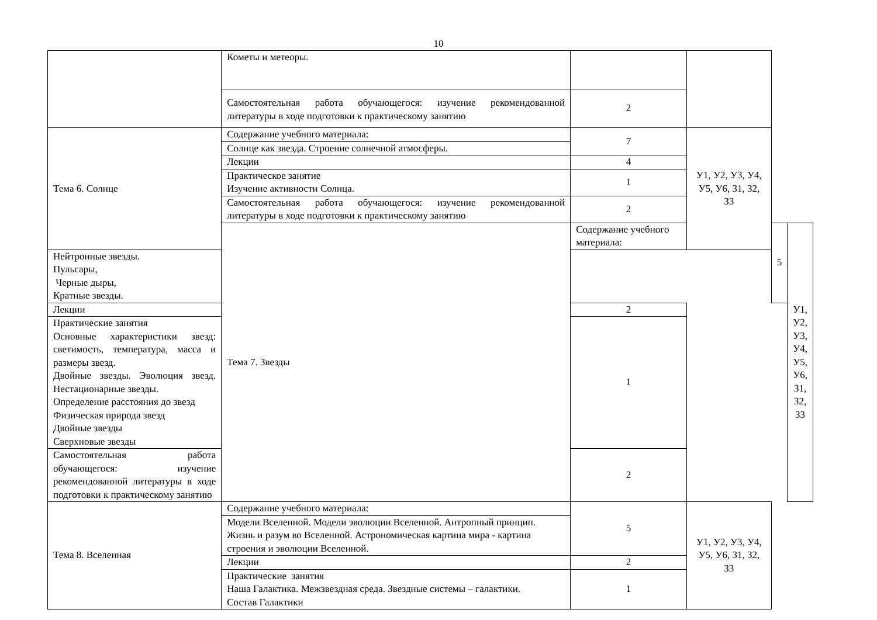10
| | Кометы и метеоры. | | | | |
| | Самостоятельная работа обучающегося: изучение рекомендованной литературы в ходе подготовки к практическому занятию | 2 | | | |
| Тема 6. Солнце | Содержание учебного материала: | 7 | У1, У2, У3, У4, У5, У6, З1, З2, З3 | | |
| | Солнце как звезда. Строение солнечной атмосферы. | | | | |
| | Лекции | 4 | | | |
| | Практическое занятие Изучение активности Солнца. | 1 | | | |
| | Самостоятельная работа обучающегося: изучение рекомендованной литературы в ходе подготовки к практическому занятию | 2 | | | |
| | Тема 7. Звезды | Содержание учебного материала: | | 5 | У1, У2, У3, У4, У5, У6, З1, З2, З3 |
| Нейтронные звезды. Пульсары, Черные дыры, Кратные звезды. | | | | | |
| Лекции | | 2 | | | |
| Практические занятия Основные характеристики звезд: светимость, температура, масса и размеры звезд. Двойные звезды. Эволюция звезд. Нестационарные звезды. Определение расстояния до звезд Физическая природа звезд Двойные звезды Сверхновые звезды | | 1 | | | |
| Самостоятельная работа обучающегося: изучение рекомендованной литературы в ходе подготовки к практическому занятию | | 2 | | | |
| Тема 8. Вселенная | Содержание учебного материала: | 5 | У1, У2, У3, У4, У5, У6, З1, З2, З3 | | |
| | Модели Вселенной. Модели эволюции Вселенной. Антропный принцип. Жизнь и разум во Вселенной. Астрономическая картина мира - картина строения и эволюции Вселенной. | | | | |
| | Лекции | 2 | | | |
| | Практические занятия Наша Галактика. Межзвездная среда. Звездные системы – галактики. Состав Галактики | 1 | | | |